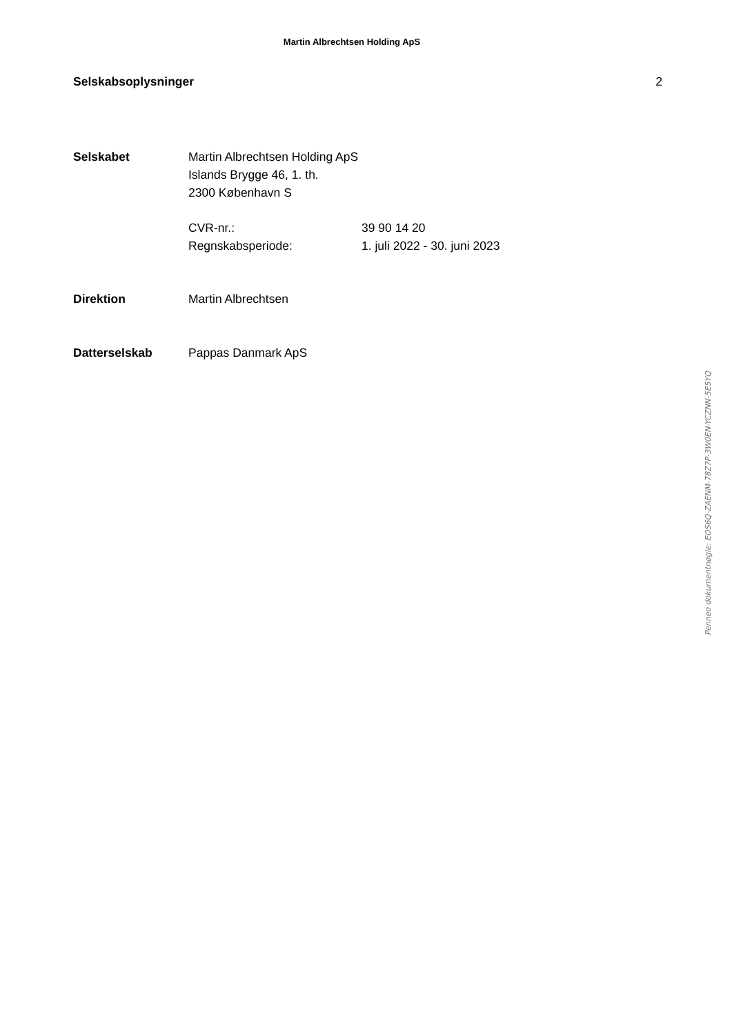Martin Albrechtsen Holding ApS
Selskabsoplysninger 2
| Selskabet | Martin Albrechtsen Holding ApS Islands Brygge 46, 1. th. 2300 København S | |
| | CVR-nr.: | 39 90 14 20 |
| | Regnskabsperiode: | 1. juli 2022 - 30. juni 2023 |
| Direktion | Martin Albrechtsen | |
| Datterselskab | Pappas Danmark ApS | |
Penneo dokumentnøgle: EOS6Q-ZAENM-78Z7P-3W0EN-YCZNN-5E5YQ